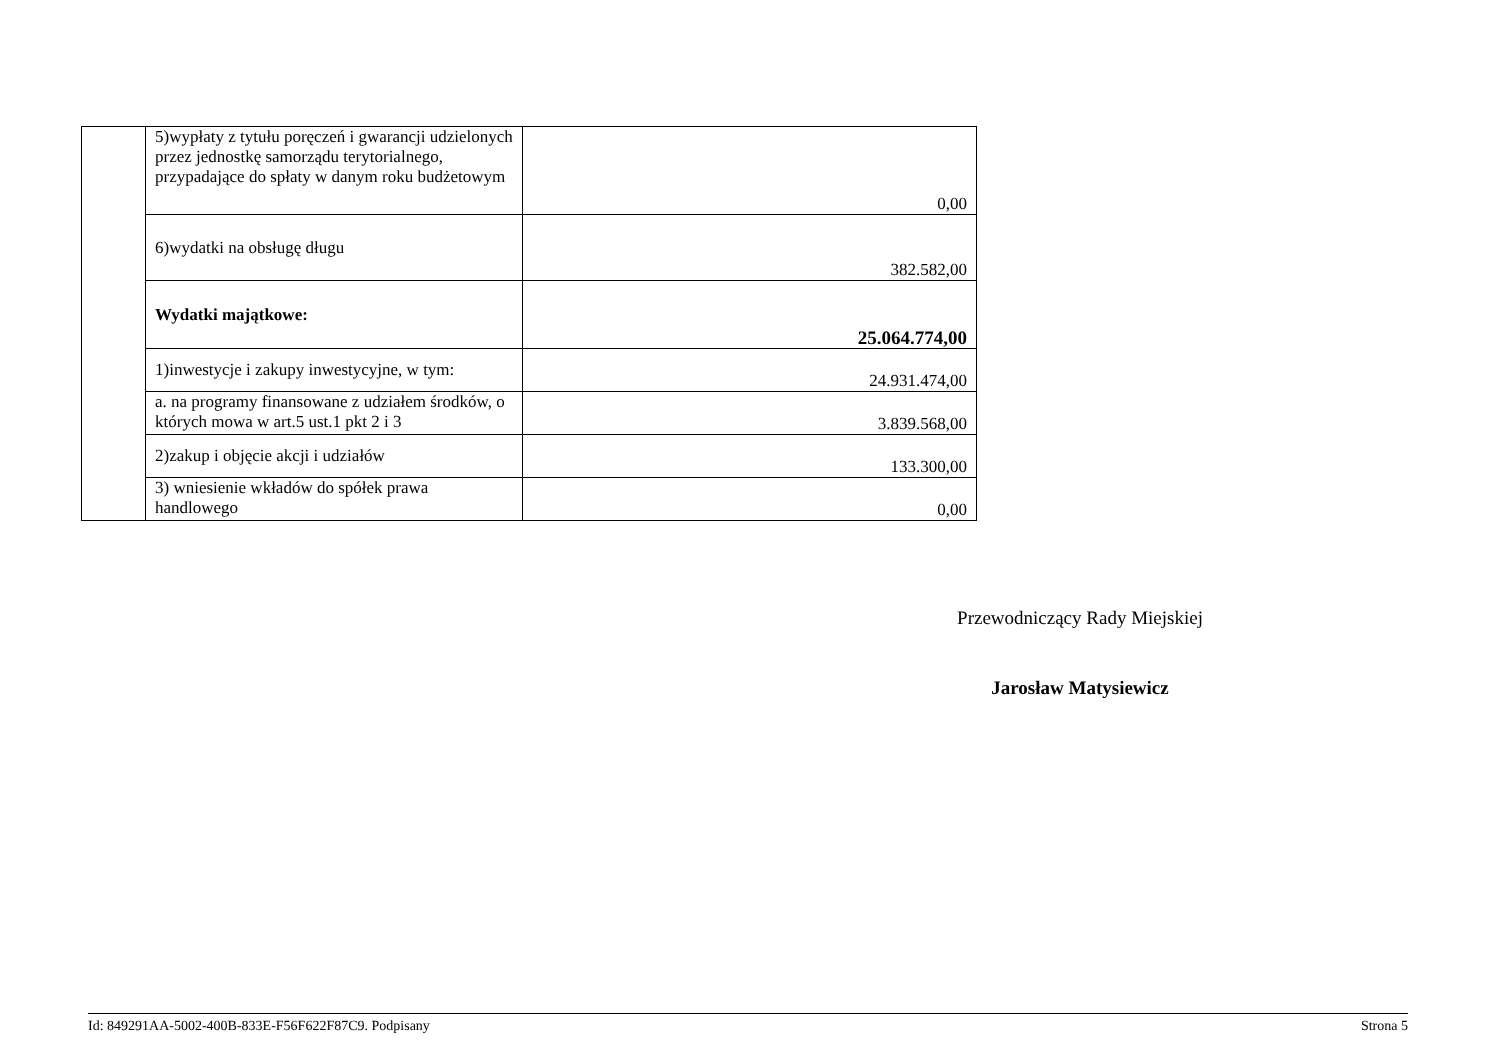| | 5)wypłaty z tytułu poręczeń i gwarancji udzielonych przez jednostkę samorządu terytorialnego, przypadające do spłaty w danym roku budżetowym | 0,00 |
| | 6)wydatki na obsługę długu | 382.582,00 |
| | Wydatki majątkowe: | 25.064.774,00 |
| | 1)inwestycje i zakupy inwestycyjne, w tym: | 24.931.474,00 |
| | a. na programy finansowane z udziałem środków, o których mowa w art.5 ust.1 pkt 2 i 3 | 3.839.568,00 |
| | 2)zakup i objęcie akcji i udziałów | 133.300,00 |
| | 3) wniesienie wkładów do spółek prawa handlowego | 0,00 |
Przewodniczący Rady Miejskiej
Jarosław Matysiewicz
Id: 849291AA-5002-400B-833E-F56F622F87C9. Podpisany Strona 5